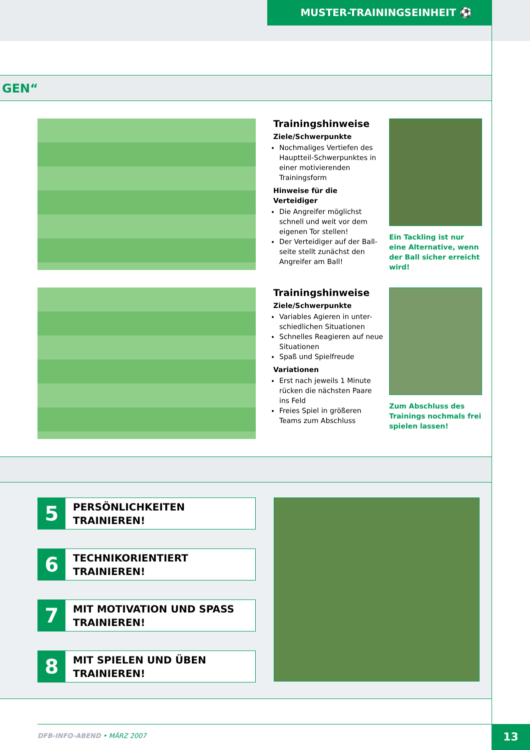MUSTER-TRAININGSEINHEIT ⚽
GEN“
Trainingshinweise
Ziele/Schwerpunkte
Nochmaliges Vertiefen des Hauptteil-Schwerpunktes in einer motivierenden Trainingsform
Hinweise für die Verteidiger
Die Angreifer möglichst schnell und weit vor dem eigenen Tor stellen!
Der Verteidiger auf der Ball-seite stellt zunächst den Angreifer am Ball!
Ein Tackling ist nur eine Alternative, wenn der Ball sicher erreicht wird!
Trainingshinweise
Ziele/Schwerpunkte
Variables Agieren in unter-schiedlichen Situationen
Schnelles Reagieren auf neue Situationen
Spaß und Spielfreude
Variationen
Erst nach jeweils 1 Minute rücken die nächsten Paare ins Feld
Freies Spiel in größeren Teams zum Abschluss
Zum Abschluss des Trainings nochmals frei spielen lassen!
5
PERSÖNLICHKEITEN
TRAINIEREN!
6
TECHNIKORIENTIERT
TRAINIEREN!
7
MIT MOTIVATION UND SPASS
TRAINIEREN!
8
MIT SPIELEN UND ÜBEN
TRAINIEREN!
DFB-INFO-ABEND • MÄRZ 2007 13